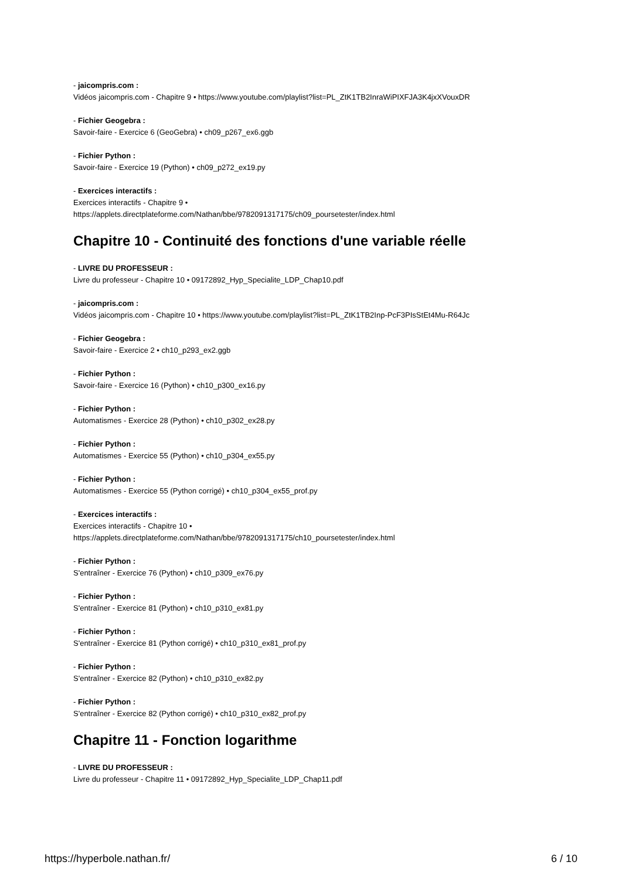- jaicompris.com :
Vidéos jaicompris.com - Chapitre 9 • https://www.youtube.com/playlist?list=PL_ZtK1TB2InraWiPIXFJA3K4jxXVouxDR
- Fichier Geogebra :
Savoir-faire - Exercice 6 (GeoGebra) • ch09_p267_ex6.ggb
- Fichier Python :
Savoir-faire - Exercice 19 (Python) • ch09_p272_ex19.py
- Exercices interactifs :
Exercices interactifs - Chapitre 9 •
https://applets.directplateforme.com/Nathan/bbe/9782091317175/ch09_poursetester/index.html
Chapitre 10 - Continuité des fonctions d'une variable réelle
- LIVRE DU PROFESSEUR :
Livre du professeur - Chapitre 10 • 09172892_Hyp_Specialite_LDP_Chap10.pdf
- jaicompris.com :
Vidéos jaicompris.com - Chapitre 10 • https://www.youtube.com/playlist?list=PL_ZtK1TB2Inp-PcF3PIsStEt4Mu-R64Jc
- Fichier Geogebra :
Savoir-faire - Exercice 2 • ch10_p293_ex2.ggb
- Fichier Python :
Savoir-faire - Exercice 16 (Python) • ch10_p300_ex16.py
- Fichier Python :
Automatismes - Exercice 28 (Python) • ch10_p302_ex28.py
- Fichier Python :
Automatismes - Exercice 55 (Python) • ch10_p304_ex55.py
- Fichier Python :
Automatismes - Exercice 55 (Python corrigé) • ch10_p304_ex55_prof.py
- Exercices interactifs :
Exercices interactifs - Chapitre 10 •
https://applets.directplateforme.com/Nathan/bbe/9782091317175/ch10_poursetester/index.html
- Fichier Python :
S'entraîner - Exercice 76 (Python) • ch10_p309_ex76.py
- Fichier Python :
S'entraîner - Exercice 81 (Python) • ch10_p310_ex81.py
- Fichier Python :
S'entraîner - Exercice 81 (Python corrigé) • ch10_p310_ex81_prof.py
- Fichier Python :
S'entraîner - Exercice 82 (Python) • ch10_p310_ex82.py
- Fichier Python :
S'entraîner - Exercice 82 (Python corrigé) • ch10_p310_ex82_prof.py
Chapitre 11 - Fonction logarithme
- LIVRE DU PROFESSEUR :
Livre du professeur - Chapitre 11 • 09172892_Hyp_Specialite_LDP_Chap11.pdf
https://hyperbole.nathan.fr/ 6 / 10